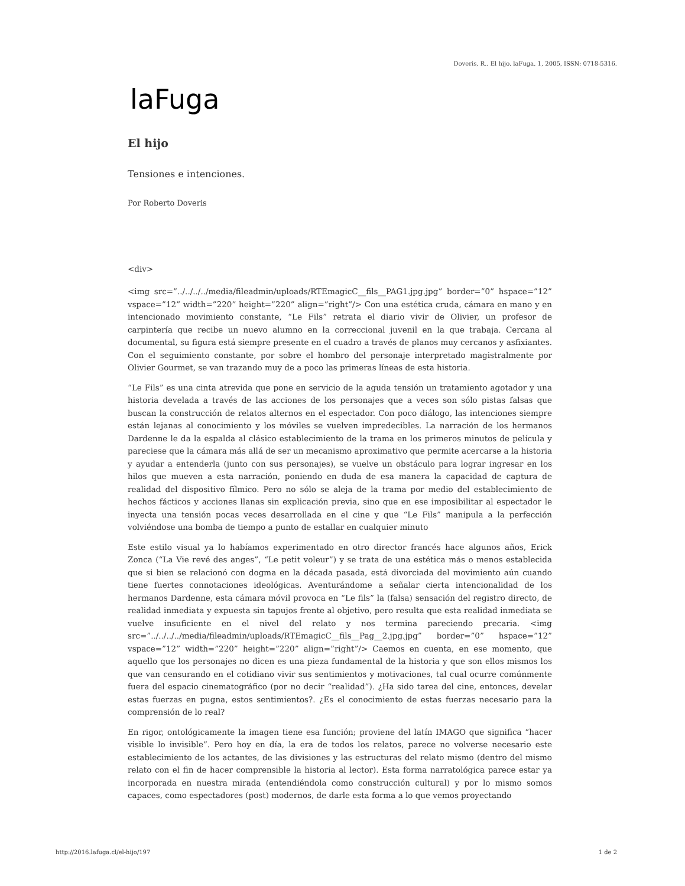Doveris, R.. El hijo. laFuga, 1, 2005, ISSN: 0718-5316.
laFuga
El hijo
Tensiones e intenciones.
Por Roberto Doveris
<div>
<img src=”../../../../media/fileadmin/uploads/RTEmagicC__fils__PAG1.jpg.jpg” border=”0” hspace=”12” vspace=”12” width=”220” height=”220” align=”right”/> Con una estética cruda, cámara en mano y en intencionado movimiento constante, “Le Fils” retrata el diario vivir de Olivier, un profesor de carpintería que recibe un nuevo alumno en la correccional juvenil en la que trabaja. Cercana al documental, su figura está siempre presente en el cuadro a través de planos muy cercanos y asfixiantes. Con el seguimiento constante, por sobre el hombro del personaje interpretado magistralmente por Olivier Gourmet, se van trazando muy de a poco las primeras líneas de esta historia.
“Le Fils” es una cinta atrevida que pone en servicio de la aguda tensión un tratamiento agotador y una historia develada a través de las acciones de los personajes que a veces son sólo pistas falsas que buscan la construcción de relatos alternos en el espectador. Con poco diálogo, las intenciones siempre están lejanas al conocimiento y los móviles se vuelven impredecibles. La narración de los hermanos Dardenne le da la espalda al clásico establecimiento de la trama en los primeros minutos de película y pareciese que la cámara más allá de ser un mecanismo aproximativo que permite acercarse a la historia y ayudar a entenderla (junto con sus personajes), se vuelve un obstáculo para lograr ingresar en los hilos que mueven a esta narración, poniendo en duda de esa manera la capacidad de captura de realidad del dispositivo fílmico. Pero no sólo se aleja de la trama por medio del establecimiento de hechos fácticos y acciones llanas sin explicación previa, sino que en ese imposibilitar al espectador le inyecta una tensión pocas veces desarrollada en el cine y que “Le Fils” manipula a la perfección volviéndose una bomba de tiempo a punto de estallar en cualquier minuto
Este estilo visual ya lo habíamos experimentado en otro director francés hace algunos años, Erick Zonca (“La Vie revé des anges”, “Le petit voleur”) y se trata de una estética más o menos establecida que si bien se relacionó con dogma en la década pasada, está divorciada del movimiento aún cuando tiene fuertes connotaciones ideológicas. Aventurándome a señalar cierta intencionalidad de los hermanos Dardenne, esta cámara móvil provoca en “Le fils” la (falsa) sensación del registro directo, de realidad inmediata y expuesta sin tapujos frente al objetivo, pero resulta que esta realidad inmediata se vuelve insuficiente en el nivel del relato y nos termina pareciendo precaria. <img src=”../../../../media/fileadmin/uploads/RTEmagicC__fils__Pag__2.jpg.jpg” border=”0” hspace=”12” vspace=”12” width=”220” height=”220” align=”right”/> Caemos en cuenta, en ese momento, que aquello que los personajes no dicen es una pieza fundamental de la historia y que son ellos mismos los que van censurando en el cotidiano vivir sus sentimientos y motivaciones, tal cual ocurre comúnmente fuera del espacio cinematográfico (por no decir “realidad”). ¿Ha sido tarea del cine, entonces, develar estas fuerzas en pugna, estos sentimientos?. ¿Es el conocimiento de estas fuerzas necesario para la comprensión de lo real?
En rigor, ontológicamente la imagen tiene esa función; proviene del latín IMAGO que significa “hacer visible lo invisible”. Pero hoy en día, la era de todos los relatos, parece no volverse necesario este establecimiento de los actantes, de las divisiones y las estructuras del relato mismo (dentro del mismo relato con el fin de hacer comprensible la historia al lector). Esta forma narratológica parece estar ya incorporada en nuestra mirada (entendiéndola como construcción cultural) y por lo mismo somos capaces, como espectadores (post) modernos, de darle esta forma a lo que vemos proyectando
http://2016.lafuga.cl/el-hijo/197 1 de 2